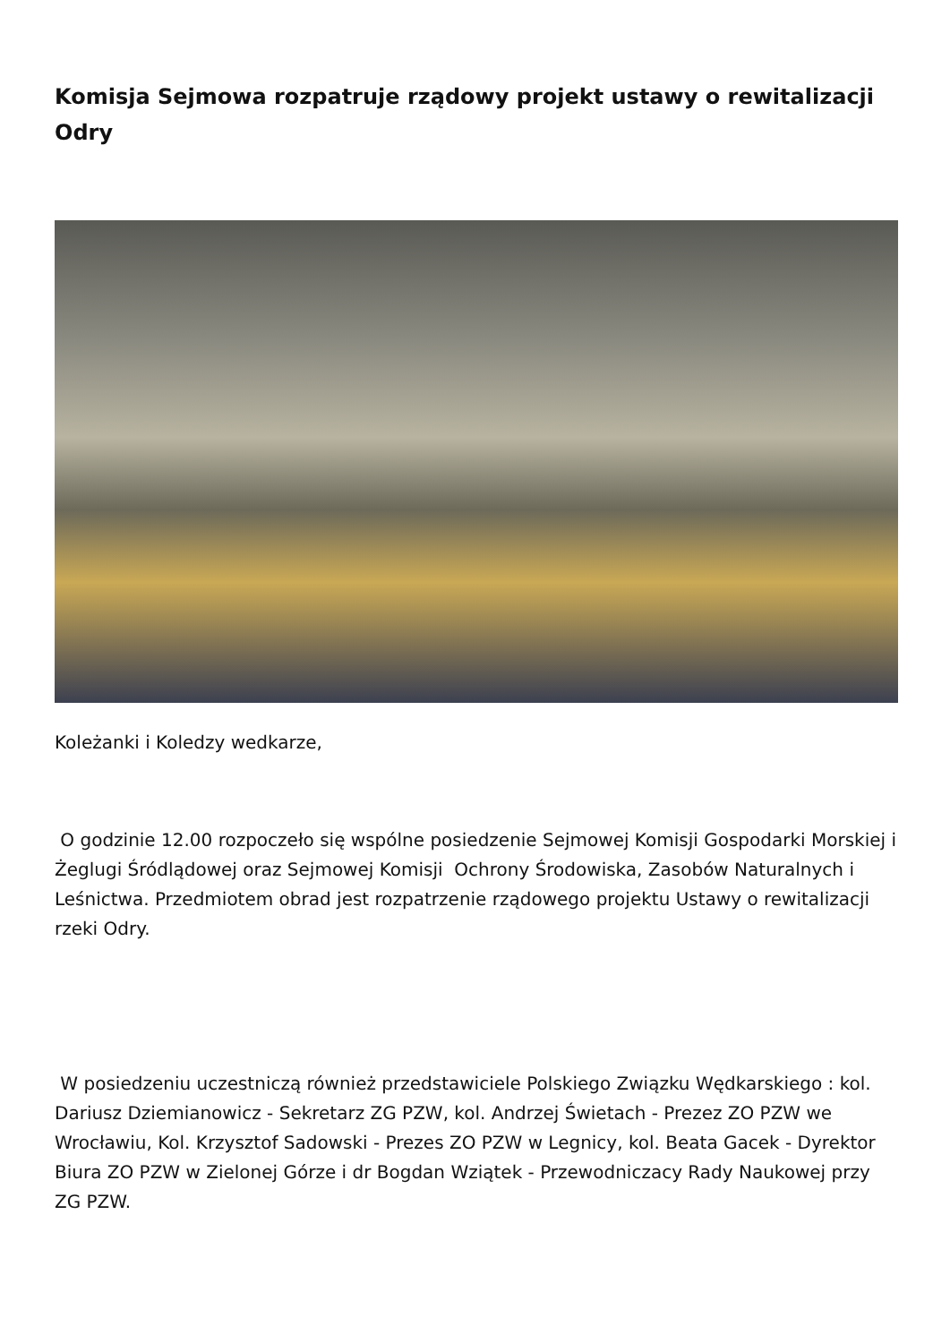Komisja Sejmowa rozpatruje rządowy projekt ustawy o rewitalizacji Odry
Koleżanki i Koledzy wedkarze,
O godzinie 12.00 rozpoczeło się wspólne posiedzenie Sejmowej Komisji Gospodarki Morskiej i Żeglugi Śródlądowej oraz Sejmowej Komisji Ochrony Środowiska, Zasobów Naturalnych i Leśnictwa. Przedmiotem obrad jest rozpatrzenie rządowego projektu Ustawy o rewitalizacji rzeki Odry.
W posiedzeniu uczestniczą również przedstawiciele Polskiego Związku Wędkarskiego : kol. Dariusz Dziemianowicz - Sekretarz ZG PZW, kol. Andrzej Świetach - Prezez ZO PZW we Wrocławiu, Kol. Krzysztof Sadowski - Prezes ZO PZW w Legnicy, kol. Beata Gacek - Dyrektor Biura ZO PZW w Zielonej Górze i dr Bogdan Wziątek - Przewodniczacy Rady Naukowej przy ZG PZW.